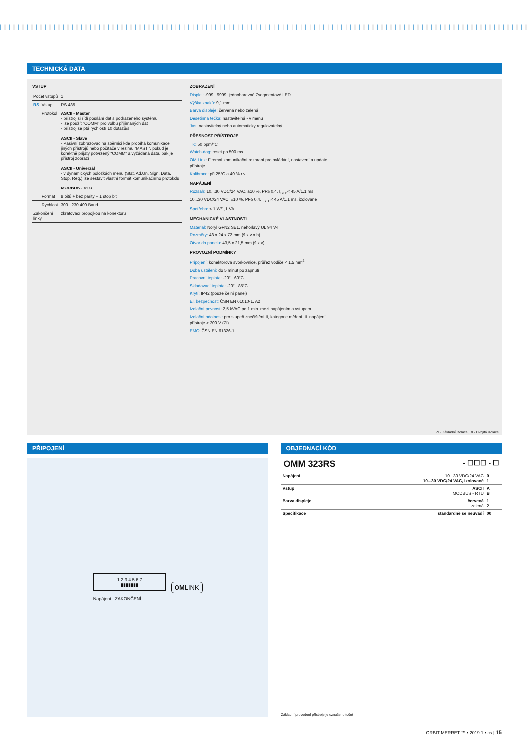TECHNICKÁ DATA
VSTUP
| Počet vstupů | | 1 |
| RS | Vstup | RS 485 |
| | Protokol | ASCII - Master - přístroj si řídí posílání dat s podřazeného systému - lze použít “COMM” pro volbu přijímaných dat - přístroj se ptá rychlostí 10 dotazů/s ASCII - Slave - Pasivní zobrazovač na sběrnici kde probíhá komunikace jiných přístrojů nebo počítače v režimu “MAST.”. pokud je korektně přijatý potvrzený “COMM” a vyžádaná data, pak je přístroj zobrazí ASCII - Univerzál - v dynamických položkách menu (Stat, Ad.Un, Sign, Data, Stop, Req.) lze sestavit vlastní formát komunikačního protokolu MODBUS - RTU |
| | Formát | 8 bitů + bez parity + 1 stop bit |
| | Rychlost | 300...230 400 Baud |
| Zakončení linky | | zkratovací propojkou na konektoru |
ZOBRAZENÍ
Displej: -999...9999, jednobarevné 7segmentové LED
Výška znaků: 9,1 mm
Barva displeje: červená nebo zelená
Desetinná tečka: nastavitelná - v menu
Jas: nastavitelný nebo automaticky regulovatelný
PŘESNOST PŘÍSTROJE
TK: 50 ppm/°C
Watch-dog: reset po 500 ms
OM Link: Firemní komunikační rozhraní pro ovládání, nastavení a update přístroje
Kalibrace: při 25°C a 40 % r.v.
NAPÁJENÍ
Rozsah: 10...30 VDC/24 VAC, ±10 %, PF≥ 0,4, I<sub>STP</sub>< 45 A/1,1 ms
10...30 VDC/24 VAC, ±10 %, PF≥ 0,4, I<sub>STP</sub>< 45 A/1,1 ms, izolované
Spotřeba: < 1 W/1,1 VA
MECHANICKÉ VLASTNOSTI
Materiál: Noryl GFN2 SE1, nehořlavý UL 94 V-I
Rozměry: 48 x 24 x 72 mm (š x v x h)
Otvor do panelu: 43,5 x 21,5 mm (š x v)
PROVOZNÍ PODMÍNKY
Připojení: konektorová svorkovnice, průřez vodiče < 1,5 mm<sup>2</sup>
Doba ustálení: do 5 minut po zapnutí
Pracovní teplota: -20°...60°C
Skladovací teplota: -20°...85°C
Krytí: IP42 (pouze čelní panel)
El. bezpečnost: ČSN EN 61010-1, A2
Izolační pevnost: 2,5 kVAC po 1 min. mezi napájením a vstupem
Izolační odolnost: pro stupeň znečištění II, kategorie měření III. napájení přístroje > 300 V (ZI)
EMC: ČSN EN 61326-1
ZI - Základní izolace, DI - Dvojitá izolace
PŘIPOJENÍ
1 2 3 4 5 6 7
▮▮▮▮▮▮▮
Napájení ZAKONČENÍ
OMLINK
OBJEDNACÍ KÓD
OMM 323RS - ☐☐☐ - ☐
| Napájení | 10...30 VDC/24 VAC 10...30 VDC/24 VAC, izolované | 0 1 |
| Vstup | ASCII MODBUS - RTU | A B |
| Barva displeje | červená zelená | 1 2 |
| Specifikace | standardně se neuvádí | 00 |
Základní provedení přístroje je označeno tučně
ORBIT MERRET ™ • 2019.1 • cs | 15